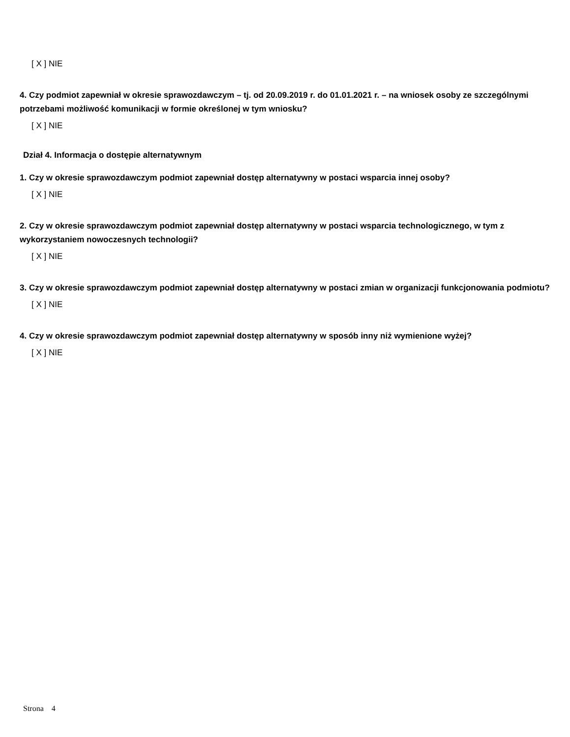[ X ] NIE
4. Czy podmiot zapewniał w okresie sprawozdawczym – tj. od 20.09.2019 r. do 01.01.2021 r. – na wniosek osoby ze szczególnymi potrzebami możliwość komunikacji w formie określonej w tym wniosku?
[ X ] NIE
Dział 4. Informacja o dostępie alternatywnym
1. Czy w okresie sprawozdawczym podmiot zapewniał dostęp alternatywny w postaci wsparcia innej osoby?
[ X ] NIE
2. Czy w okresie sprawozdawczym podmiot zapewniał dostęp alternatywny w postaci wsparcia technologicznego, w tym z wykorzystaniem nowoczesnych technologii?
[ X ] NIE
3. Czy w okresie sprawozdawczym podmiot zapewniał dostęp alternatywny w postaci zmian w organizacji funkcjonowania podmiotu?
[ X ] NIE
4. Czy w okresie sprawozdawczym podmiot zapewniał dostęp alternatywny w sposób inny niż wymienione wyżej?
[ X ] NIE
Strona 4